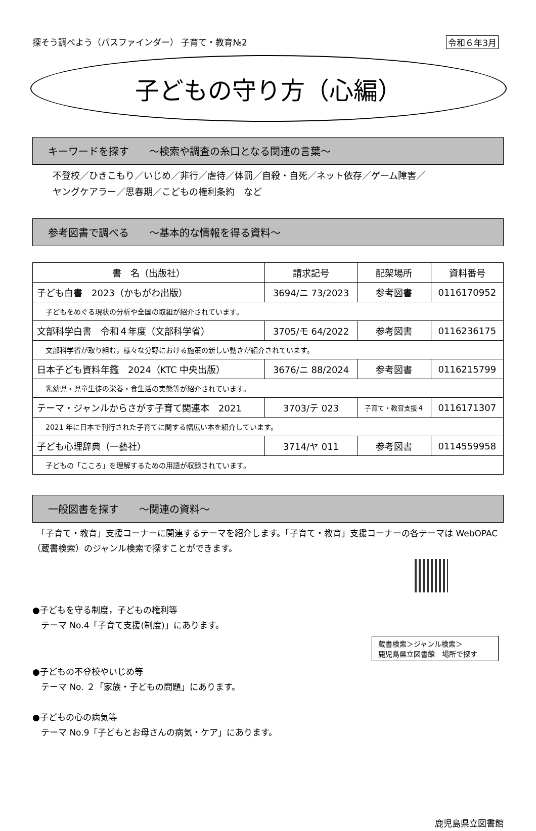探そう調べよう（パスファインダー） 子育て・教育№2 令和６年3月
子どもの守り方（心編）
キーワードを探す　　～検索や調査の糸口となる関連の言葉～
不登校／ひきこもり／いじめ／非行／虐待／体罰／自殺・自死／ネット依存／ゲーム障害／
ヤングケアラー／思春期／こどもの権利条約　など
参考図書で調べる　　～基本的な情報を得る資料～
| 書 名（出版社） | 請求記号 | 配架場所 | 資料番号 |
| --- | --- | --- | --- |
| 子ども白書 2023（かもがわ出版） | 3694/ニ 73/2023 | 参考図書 | 0116170952 |
| 子どもをめぐる現状の分析や全国の取組が紹介されています。 | | | |
| 文部科学白書 令和４年度（文部科学省） | 3705/モ 64/2022 | 参考図書 | 0116236175 |
| 文部科学省が取り組む，様々な分野における施策の新しい動きが紹介されています。 | | | |
| 日本子ども資料年鑑 2024（KTC 中央出版） | 3676/ニ 88/2024 | 参考図書 | 0116215799 |
| 乳幼児・児童生徒の栄養・食生活の実態等が紹介されています。 | | | |
| テーマ・ジャンルからさがす子育て関連本 2021 | 3703/テ 023 | 子育て・教育支援４ | 0116171307 |
| 2021 年に日本で刊行された子育てに関する幅広い本を紹介しています。 | | | |
| 子ども心理辞典（一藝社） | 3714/ヤ 011 | 参考図書 | 0114559958 |
| 子どもの「こころ」を理解するための用語が収録されています。 | | | |
一般図書を探す　　～関連の資料～
　「子育て・教育」支援コーナーに関連するテーマを紹介します。「子育て・教育」支援コーナーの各テーマは WebOPAC（蔵書検索）のジャンル検索で探すことができます。
●子どもを守る制度，子どもの権利等
　テーマ No.4「子育て支援(制度)」にあります。
蔵書検索＞ジャンル検索＞
鹿児島県立図書館　場所で探す
●子どもの不登校やいじめ等
　テーマ No. ２「家族・子どもの問題」にあります。
●子どもの心の病気等
　テーマ No.9「子どもとお母さんの病気・ケア」にあります。
鹿児島県立図書館